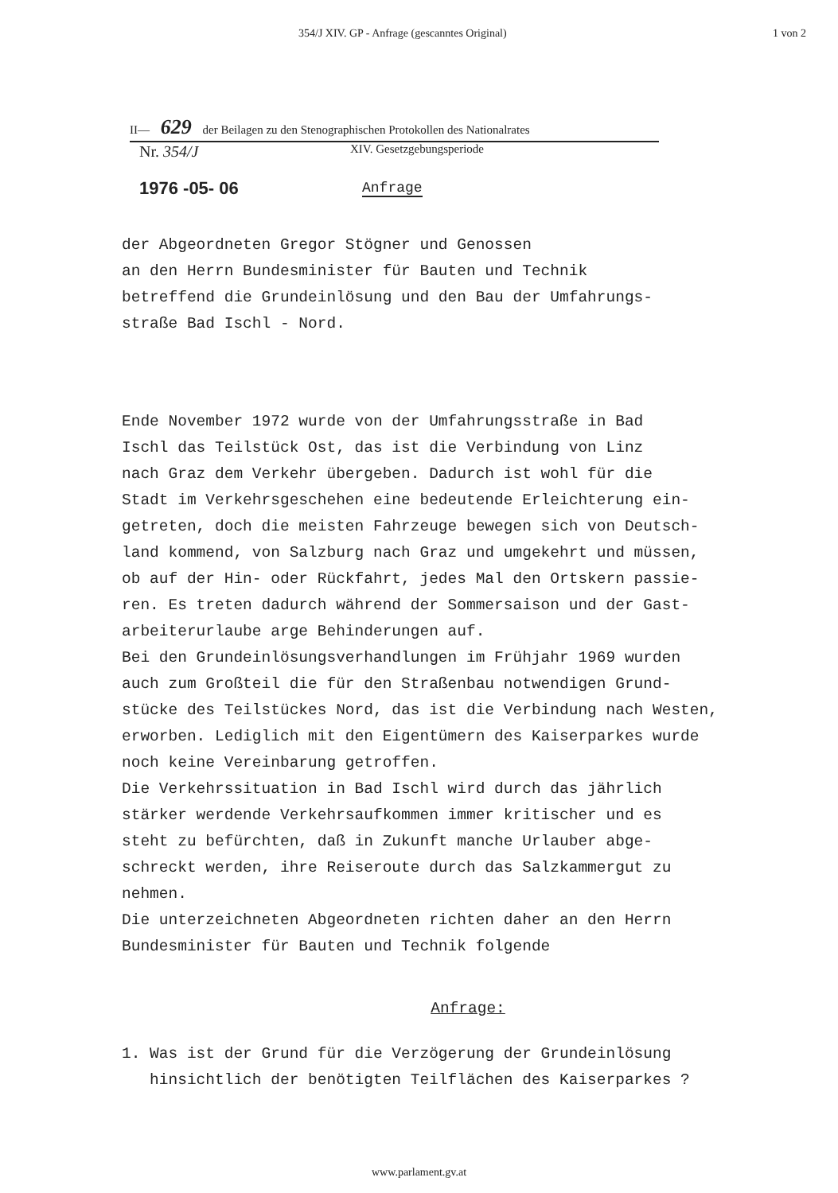354/J XIV. GP - Anfrage (gescanntes Original) 1 von 2
II— 629 der Beilagen zu den Stenographischen Protokollen des Nationalrates
Nr. 354/J XIV. Gesetzgebungsperiode
1976 -05- 06 Anfrage
der Abgeordneten Gregor Stögner und Genossen
an den Herrn Bundesminister für Bauten und Technik
betreffend die Grundeinlösung und den Bau der Umfahrungs-
straße Bad Ischl - Nord.
Ende November 1972 wurde von der Umfahrungsstraße in Bad
Ischl das Teilstück Ost, das ist die Verbindung von Linz
nach Graz dem Verkehr übergeben. Dadurch ist wohl für die
Stadt im Verkehrsgeschehen eine bedeutende Erleichterung ein-
getreten, doch die meisten Fahrzeuge bewegen sich von Deutsch-
land kommend, von Salzburg nach Graz und umgekehrt und müssen,
ob auf der Hin- oder Rückfahrt, jedes Mal den Ortskern passie-
ren. Es treten dadurch während der Sommersaison und der Gast-
arbeiterurlaube arge Behinderungen auf.
Bei den Grundeinlösungsverhandlungen im Frühjahr 1969 wurden
auch zum Großteil die für den Straßenbau notwendigen Grund-
stücke des Teilstückes Nord, das ist die Verbindung nach Westen,
erworben. Lediglich mit den Eigentümern des Kaiserparkes wurde
noch keine Vereinbarung getroffen.
Die Verkehrssituation in Bad Ischl wird durch das jährlich
stärker werdende Verkehrsaufkommen immer kritischer und es
steht zu befürchten, daß in Zukunft manche Urlauber abge-
schreckt werden, ihre Reiseroute durch das Salzkammergut zu
nehmen.
Die unterzeichneten Abgeordneten richten daher an den Herrn
Bundesminister für Bauten und Technik folgende
Anfrage:
1. Was ist der Grund für die Verzögerung der Grundeinlösung
hinsichtlich der benötigten Teilflächen des Kaiserparkes ?
www.parlament.gv.at